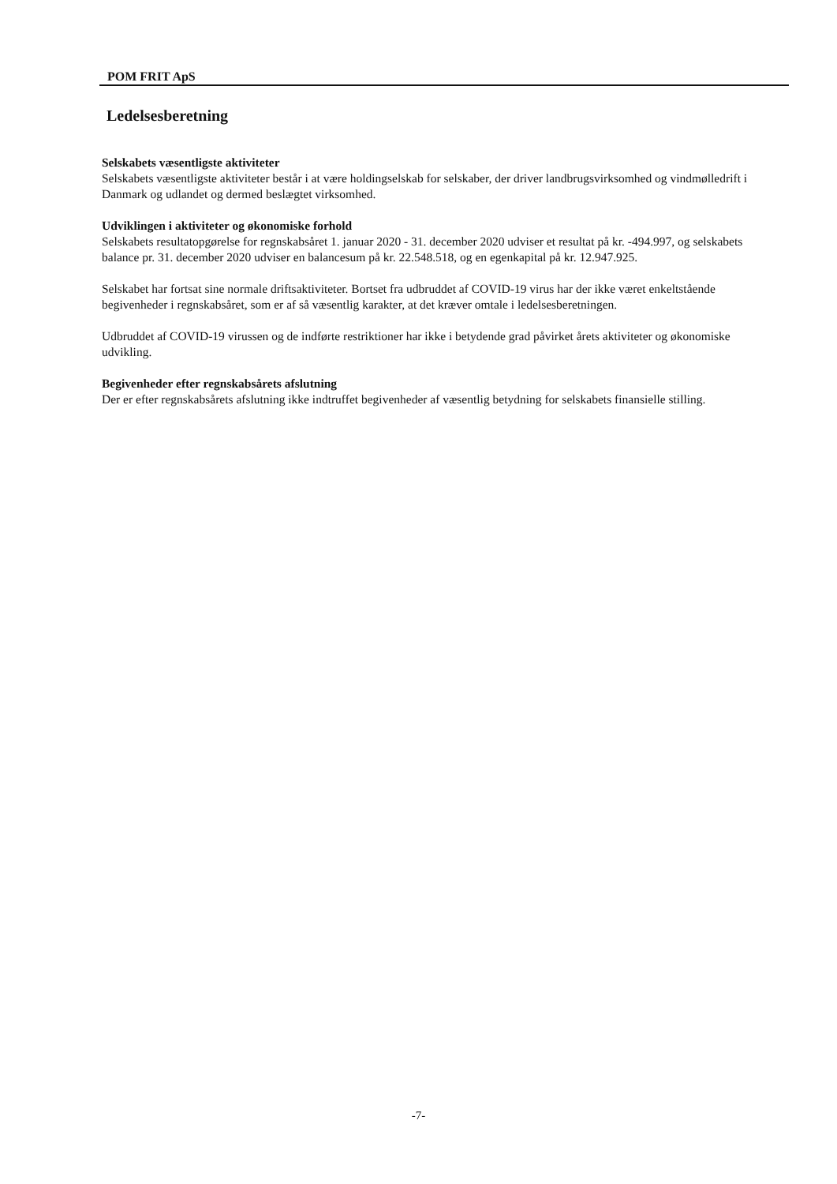POM FRIT ApS
Ledelsesberetning
Selskabets væsentligste aktiviteter
Selskabets væsentligste aktiviteter består i at være holdingselskab for selskaber, der driver landbrugsvirksomhed og vindmølledrift i Danmark og udlandet og dermed beslægtet virksomhed.
Udviklingen i aktiviteter og økonomiske forhold
Selskabets resultatopgørelse for regnskabsåret 1. januar 2020 - 31. december 2020 udviser et resultat på kr. -494.997, og selskabets balance pr. 31. december 2020 udviser en balancesum på kr. 22.548.518, og en egenkapital på kr. 12.947.925.
Selskabet har fortsat sine normale driftsaktiviteter. Bortset fra udbruddet af COVID-19 virus har der ikke været enkeltstående begivenheder i regnskabsåret, som er af så væsentlig karakter, at det kræver omtale i ledelsesberetningen.
Udbruddet af COVID-19 virussen og de indførte restriktioner har ikke i betydende grad påvirket årets aktiviteter og økonomiske udvikling.
Begivenheder efter regnskabsårets afslutning
Der er efter regnskabsårets afslutning ikke indtruffet begivenheder af væsentlig betydning for selskabets finansielle stilling.
-7-